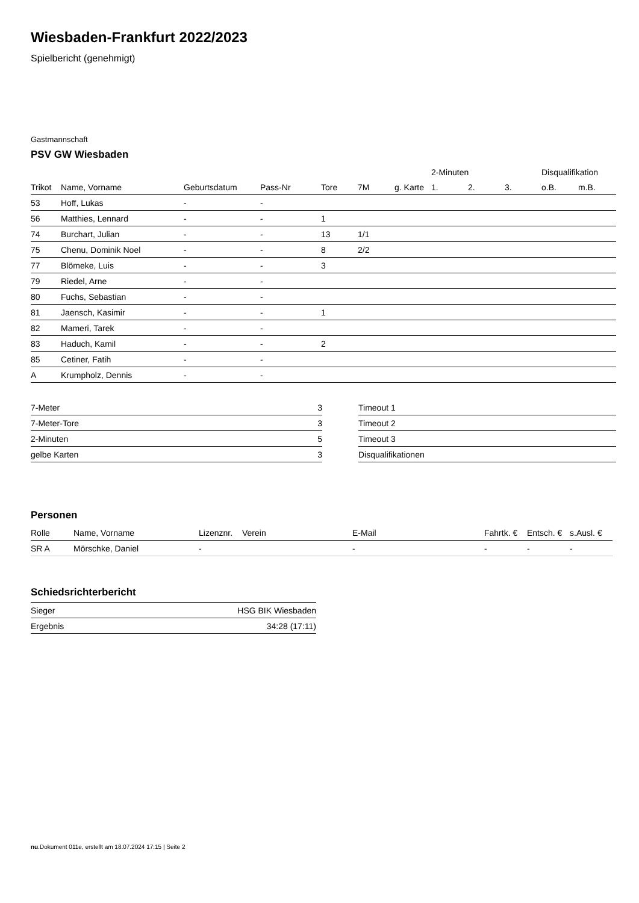Wiesbaden-Frankfurt 2022/2023
Spielbericht (genehmigt)
Gastmannschaft
PSV GW Wiesbaden
| | | | | | | | 2-Minuten | | | Disqualifikation | |
| --- | --- | --- | --- | --- | --- | --- | --- | --- | --- | --- | --- |
| Trikot | Name, Vorname | Geburtsdatum | Pass-Nr | Tore | 7M | g. Karte | 1. | 2. | 3. | o.B. | m.B. |
| 53 | Hoff, Lukas | - | - | | | | | | | | |
| 56 | Matthies, Lennard | - | - | 1 | | | | | | | |
| 74 | Burchart, Julian | - | - | 13 | 1/1 | | | | | | |
| 75 | Chenu, Dominik Noel | - | - | 8 | 2/2 | | | | | | |
| 77 | Blömeke, Luis | - | - | 3 | | | | | | | |
| 79 | Riedel, Arne | - | - | | | | | | | | |
| 80 | Fuchs, Sebastian | - | - | | | | | | | | |
| 81 | Jaensch, Kasimir | - | - | 1 | | | | | | | |
| 82 | Mameri, Tarek | - | - | | | | | | | | |
| 83 | Haduch, Kamil | - | - | 2 | | | | | | | |
| 85 | Cetiner, Fatih | - | - | | | | | | | | |
| A | Krumpholz, Dennis | - | - | | | | | | | | |
| 7-Meter | 3 |
| 7-Meter-Tore | 3 |
| 2-Minuten | 5 |
| gelbe Karten | 3 |
| Timeout 1 |
| Timeout 2 |
| Timeout 3 |
| Disqualifikationen |
Personen
| Rolle | Name, Vorname | Lizenznr. | Verein | E-Mail | Fahrtk. € | Entsch. € | s.Ausl. € |
| --- | --- | --- | --- | --- | --- | --- | --- |
| SR A | Mörschke, Daniel | - | | - | - | - | - |
Schiedsrichterbericht
| Sieger | HSG BIK Wiesbaden |
| Ergebnis | 34:28 (17:11) |
nu.Dokument 011e, erstellt am 18.07.2024 17:15 | Seite 2